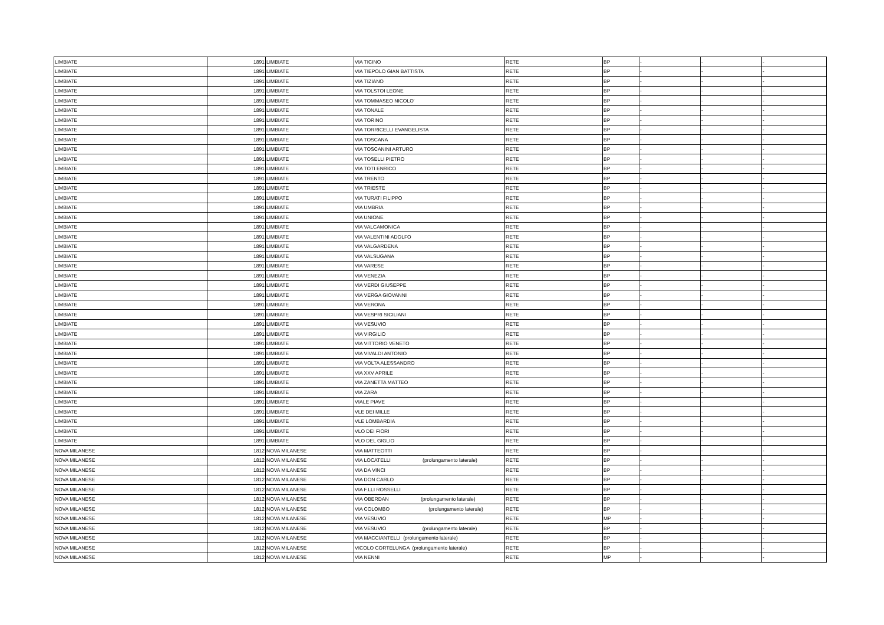| LIMBIATE | 1891 | LIMBIATE | VIA TICINO | RETE | BP | - | - | - |
| LIMBIATE | 1891 | LIMBIATE | VIA TIEPOLO GIAN BATTISTA | RETE | BP | - | - | - |
| LIMBIATE | 1891 | LIMBIATE | VIA TIZIANO | RETE | BP | - | - | - |
| LIMBIATE | 1891 | LIMBIATE | VIA TOLSTOI LEONE | RETE | BP | - | - | - |
| LIMBIATE | 1891 | LIMBIATE | VIA TOMMASEO NICOLO' | RETE | BP | - | - | - |
| LIMBIATE | 1891 | LIMBIATE | VIA TONALE | RETE | BP | - | - | - |
| LIMBIATE | 1891 | LIMBIATE | VIA TORINO | RETE | BP | - | - | - |
| LIMBIATE | 1891 | LIMBIATE | VIA TORRICELLI EVANGELISTA | RETE | BP | - | - | - |
| LIMBIATE | 1891 | LIMBIATE | VIA TOSCANA | RETE | BP | - | - | - |
| LIMBIATE | 1891 | LIMBIATE | VIA TOSCANINI ARTURO | RETE | BP | - | - | - |
| LIMBIATE | 1891 | LIMBIATE | VIA TOSELLI PIETRO | RETE | BP | - | - | - |
| LIMBIATE | 1891 | LIMBIATE | VIA TOTI ENRICO | RETE | BP | - | - | - |
| LIMBIATE | 1891 | LIMBIATE | VIA TRENTO | RETE | BP | - | - | - |
| LIMBIATE | 1891 | LIMBIATE | VIA TRIESTE | RETE | BP | - | - | - |
| LIMBIATE | 1891 | LIMBIATE | VIA TURATI FILIPPO | RETE | BP | - | - | - |
| LIMBIATE | 1891 | LIMBIATE | VIA UMBRIA | RETE | BP | - | - | - |
| LIMBIATE | 1891 | LIMBIATE | VIA UNIONE | RETE | BP | - | - | - |
| LIMBIATE | 1891 | LIMBIATE | VIA VALCAMONICA | RETE | BP | - | - | - |
| LIMBIATE | 1891 | LIMBIATE | VIA VALENTINI ADOLFO | RETE | BP | - | - | - |
| LIMBIATE | 1891 | LIMBIATE | VIA VALGARDENA | RETE | BP | - | - | - |
| LIMBIATE | 1891 | LIMBIATE | VIA VALSUGANA | RETE | BP | - | - | - |
| LIMBIATE | 1891 | LIMBIATE | VIA VARESE | RETE | BP | - | - | - |
| LIMBIATE | 1891 | LIMBIATE | VIA VENEZIA | RETE | BP | - | - | - |
| LIMBIATE | 1891 | LIMBIATE | VIA VERDI GIUSEPPE | RETE | BP | - | - | - |
| LIMBIATE | 1891 | LIMBIATE | VIA VERGA GIOVANNI | RETE | BP | - | - | - |
| LIMBIATE | 1891 | LIMBIATE | VIA VERONA | RETE | BP | - | - | - |
| LIMBIATE | 1891 | LIMBIATE | VIA VESPRI SICILIANI | RETE | BP | - | - | - |
| LIMBIATE | 1891 | LIMBIATE | VIA VESUVIO | RETE | BP | - | - | - |
| LIMBIATE | 1891 | LIMBIATE | VIA VIRGILIO | RETE | BP | - | - | - |
| LIMBIATE | 1891 | LIMBIATE | VIA VITTORIO VENETO | RETE | BP | - | - | - |
| LIMBIATE | 1891 | LIMBIATE | VIA VIVALDI ANTONIO | RETE | BP | - | - | - |
| LIMBIATE | 1891 | LIMBIATE | VIA VOLTA ALESSANDRO | RETE | BP | - | - | - |
| LIMBIATE | 1891 | LIMBIATE | VIA XXV APRILE | RETE | BP | - | - | - |
| LIMBIATE | 1891 | LIMBIATE | VIA ZANETTA MATTEO | RETE | BP | - | - | - |
| LIMBIATE | 1891 | LIMBIATE | VIA ZARA | RETE | BP | - | - | - |
| LIMBIATE | 1891 | LIMBIATE | VIALE PIAVE | RETE | BP | - | - | - |
| LIMBIATE | 1891 | LIMBIATE | VLE DEI MILLE | RETE | BP | - | - | - |
| LIMBIATE | 1891 | LIMBIATE | VLE LOMBARDIA | RETE | BP | - | - | - |
| LIMBIATE | 1891 | LIMBIATE | VLO DEI FIORI | RETE | BP | - | - | - |
| LIMBIATE | 1891 | LIMBIATE | VLO DEL GIGLIO | RETE | BP | - | - | - |
| NOVA MILANESE | 1812 | NOVA MILANESE | VIA MATTEOTTI | RETE | BP | - | - | - |
| NOVA MILANESE | 1812 | NOVA MILANESE | VIA LOCATELLI (prolungamento laterale) | RETE | BP | - | - | - |
| NOVA MILANESE | 1812 | NOVA MILANESE | VIA DA VINCI | RETE | BP | - | - | - |
| NOVA MILANESE | 1812 | NOVA MILANESE | VIA DON CARLO | RETE | BP | - | - | - |
| NOVA MILANESE | 1812 | NOVA MILANESE | VIA F.LLI ROSSELLI | RETE | BP | - | - | - |
| NOVA MILANESE | 1812 | NOVA MILANESE | VIA OBERDAN (prolungamento laterale) | RETE | BP | - | - | - |
| NOVA MILANESE | 1812 | NOVA MILANESE | VIA COLOMBO (prolungamento laterale) | RETE | BP | - | - | - |
| NOVA MILANESE | 1812 | NOVA MILANESE | VIA VESUVIO | RETE | MP | - | - | - |
| NOVA MILANESE | 1812 | NOVA MILANESE | VIA VESUVIO (prolungamento laterale) | RETE | BP | - | - | - |
| NOVA MILANESE | 1812 | NOVA MILANESE | VIA MACCIANTELLI (prolungamento laterale) | RETE | BP | - | - | - |
| NOVA MILANESE | 1812 | NOVA MILANESE | VICOLO CORTELUNGA (prolungamento laterale) | RETE | BP | - | - | - |
| NOVA MILANESE | 1812 | NOVA MILANESE | VIA NENNI | RETE | MP | - | - | - |